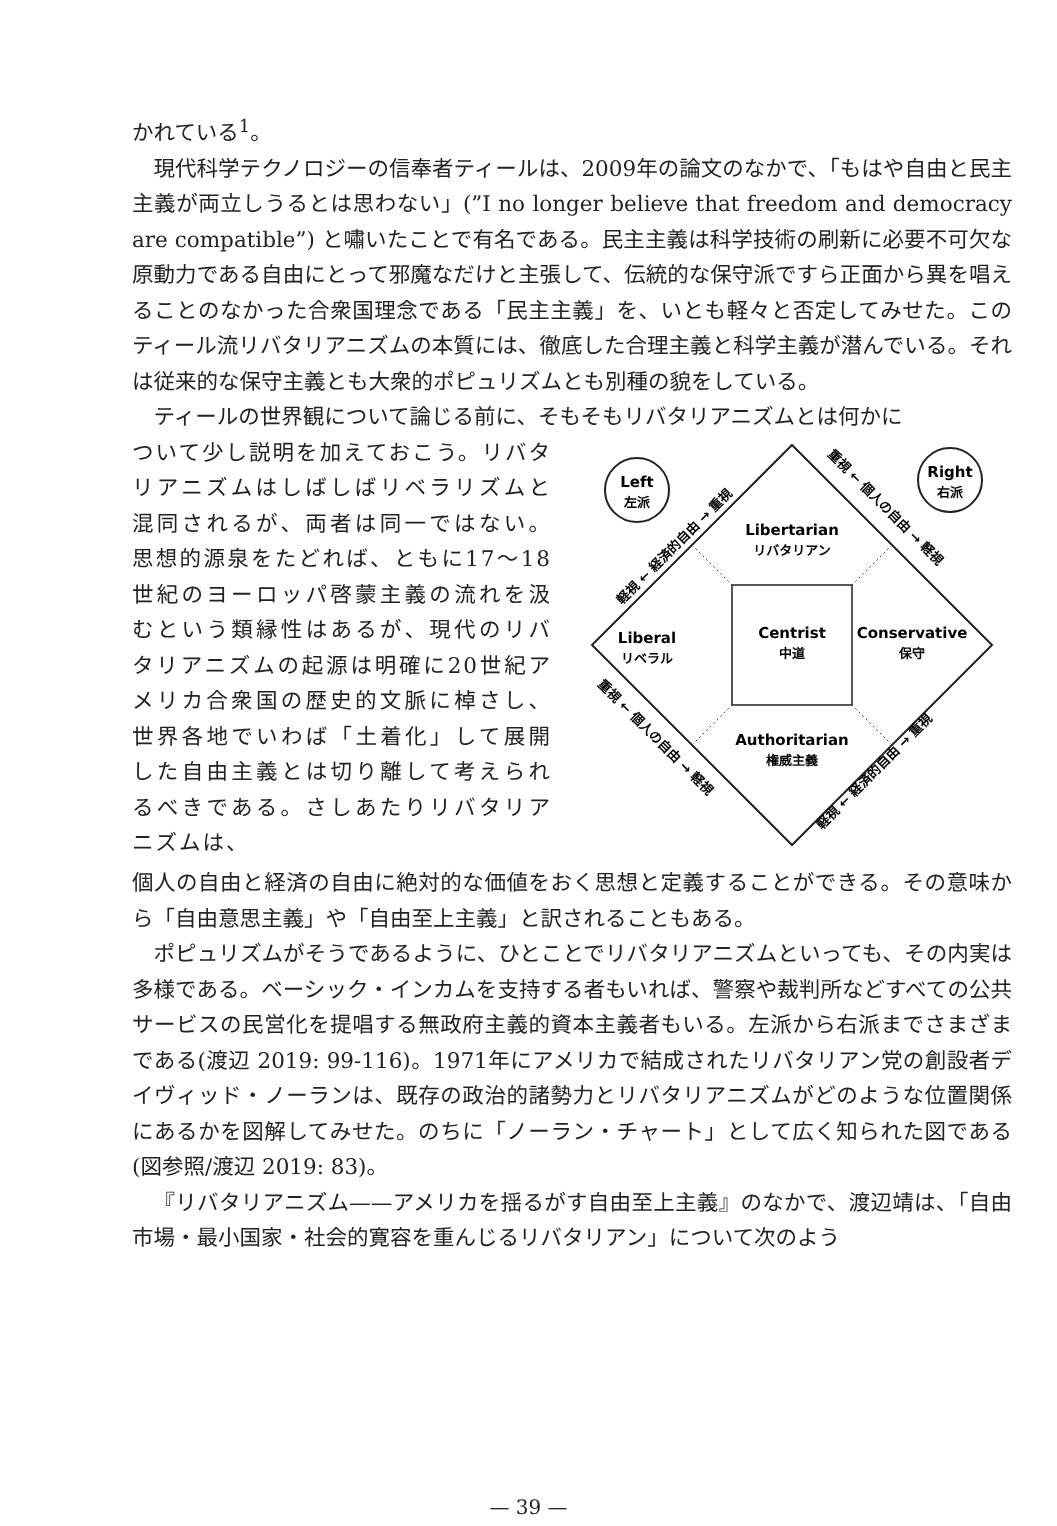かれている<sup>1</sup>。
現代科学テクノロジーの信奉者ティールは、2009年の論文のなかで、「もはや自由と民主主義が両立しうるとは思わない」(”I no longer believe that freedom and democracy are compatible”) と嘯いたことで有名である。民主主義は科学技術の刷新に必要不可欠な原動力である自由にとって邪魔なだけと主張して、伝統的な保守派ですら正面から異を唱えることのなかった合衆国理念である「民主主義」を、いとも軽々と否定してみせた。このティール流リバタリアニズムの本質には、徹底した合理主義と科学主義が潜んでいる。それは従来的な保守主義とも大衆的ポピュリズムとも別種の貌をしている。
ティールの世界観について論じる前に、そもそもリバタリアニズムとは何かに
ついて少し説明を加えておこう。リバタリアニズムはしばしばリベラリズムと混同されるが、両者は同一ではない。思想的源泉をたどれば、ともに17〜18世紀のヨーロッパ啓蒙主義の流れを汲むという類縁性はあるが、現代のリバタリアニズムの起源は明確に20世紀アメリカ合衆国の歴史的文脈に棹さし、世界各地でいわば「土着化」して展開した自由主義とは切り離して考えられるべきである。さしあたりリバタリアニズムは、
Left
左派
Right
右派
Libertarian
リバタリアン
Liberal
リベラル
Centrist
中道
Conservative
保守
Authoritarian
権威主義
軽視 ← 経済的自由 → 重視
重視 ← 個人の自由 → 軽視
重視 ← 個人の自由 → 軽視
軽視 ← 経済的自由 → 重視
個人の自由と経済の自由に絶対的な価値をおく思想と定義することができる。その意味から「自由意思主義」や「自由至上主義」と訳されることもある。
ポピュリズムがそうであるように、ひとことでリバタリアニズムといっても、その内実は多様である。ベーシック・インカムを支持する者もいれば、警察や裁判所などすべての公共サービスの民営化を提唱する無政府主義的資本主義者もいる。左派から右派までさまざまである(渡辺 2019: 99-116)。1971年にアメリカで結成されたリバタリアン党の創設者デイヴィッド・ノーランは、既存の政治的諸勢力とリバタリアニズムがどのような位置関係にあるかを図解してみせた。のちに「ノーラン・チャート」として広く知られた図である(図参照/渡辺 2019: 83)。
『リバタリアニズム——アメリカを揺るがす自由至上主義』のなかで、渡辺靖は、「自由市場・最小国家・社会的寛容を重んじるリバタリアン」について次のよう
— 39 —